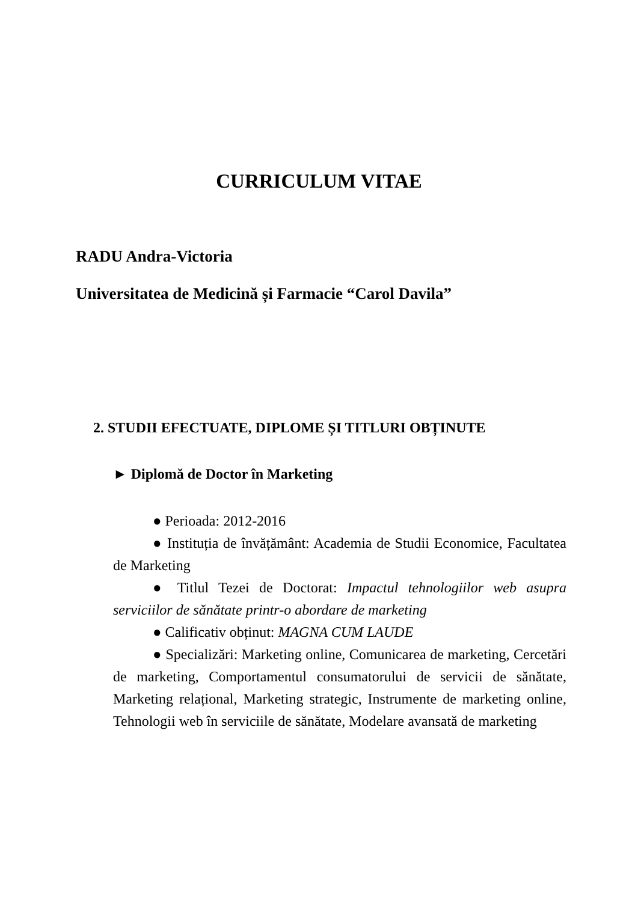CURRICULUM VITAE
RADU Andra-Victoria
Universitatea de Medicină și Farmacie “Carol Davila”
2. STUDII EFECTUATE, DIPLOME ȘI TITLURI OBȚINUTE
► Diplomă de Doctor în Marketing
● Perioada: 2012-2016
● Instituția de învățământ: Academia de Studii Economice, Facultatea de Marketing
● Titlul Tezei de Doctorat: Impactul tehnologiilor web asupra serviciilor de sănătate printr-o abordare de marketing
● Calificativ obținut: MAGNA CUM LAUDE
● Specializări: Marketing online, Comunicarea de marketing, Cercetări de marketing, Comportamentul consumatorului de servicii de sănătate, Marketing relațional, Marketing strategic, Instrumente de marketing online, Tehnologii web în serviciile de sănătate, Modelare avansată de marketing